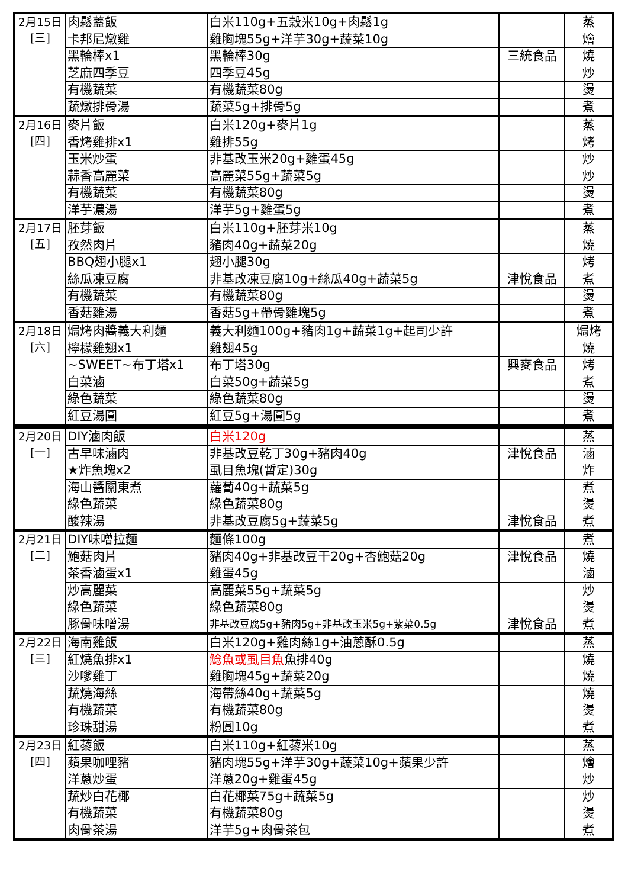| 2月15日 [三] | 肉鬆蓋飯 | 白米110g+五穀米10g+肉鬆1g | | 蒸 |
| | 卡邦尼燉雞 | 雞胸塊55g+洋芋30g+蔬菜10g | | 燴 |
| | 黑輪棒x1 | 黑輪棒30g | 三統食品 | 燒 |
| | 芝麻四季豆 | 四季豆45g | | 炒 |
| | 有機蔬菜 | 有機蔬菜80g | | 燙 |
| | 蔬燉排骨湯 | 蔬菜5g+排骨5g | | 煮 |
| 2月16日 [四] | 麥片飯 | 白米120g+麥片1g | | 蒸 |
| | 香烤雞排x1 | 雞排55g | | 烤 |
| | 玉米炒蛋 | 非基改玉米20g+雞蛋45g | | 炒 |
| | 蒜香高麗菜 | 高麗菜55g+蔬菜5g | | 炒 |
| | 有機蔬菜 | 有機蔬菜80g | | 燙 |
| | 洋芋濃湯 | 洋芋5g+雞蛋5g | | 煮 |
| 2月17日 [五] | 胚芽飯 | 白米110g+胚芽米10g | | 蒸 |
| | 孜然肉片 | 豬肉40g+蔬菜20g | | 燒 |
| | BBQ翅小腿x1 | 翅小腿30g | | 烤 |
| | 絲瓜凍豆腐 | 非基改凍豆腐10g+絲瓜40g+蔬菜5g | 津悅食品 | 煮 |
| | 有機蔬菜 | 有機蔬菜80g | | 燙 |
| | 香菇雞湯 | 香菇5g+帶骨雞塊5g | | 煮 |
| 2月18日 [六] | 焗烤肉醬義大利麵 | 義大利麵100g+豬肉1g+蔬菜1g+起司少許 | | 焗烤 |
| | 檸檬雞翅x1 | 雞翅45g | | 燒 |
| | ~SWEET~布丁塔x1 | 布丁塔30g | 興麥食品 | 烤 |
| | 白菜滷 | 白菜50g+蔬菜5g | | 煮 |
| | 綠色蔬菜 | 綠色蔬菜80g | | 燙 |
| | 紅豆湯圓 | 紅豆5g+湯圓5g | | 煮 |
| 2月20日 [一] | DIY滷肉飯 | 白米120g | | 蒸 |
| | 古早味滷肉 | 非基改豆乾丁30g+豬肉40g | 津悅食品 | 滷 |
| | ★炸魚塊x2 | 虱目魚塊(暫定)30g | | 炸 |
| | 海山醬關東煮 | 蘿蔔40g+蔬菜5g | | 煮 |
| | 綠色蔬菜 | 綠色蔬菜80g | | 燙 |
| | 酸辣湯 | 非基改豆腐5g+蔬菜5g | 津悅食品 | 煮 |
| 2月21日 [二] | DIY味噌拉麵 | 麵條100g | | 煮 |
| | 鮑菇肉片 | 豬肉40g+非基改豆干20g+杏鮑菇20g | 津悅食品 | 燒 |
| | 茶香滷蛋x1 | 雞蛋45g | | 滷 |
| | 炒高麗菜 | 高麗菜55g+蔬菜5g | | 炒 |
| | 綠色蔬菜 | 綠色蔬菜80g | | 燙 |
| | 豚骨味噌湯 | 非基改豆腐5g+豬肉5g+非基改玉米5g+紫菜0.5g | 津悅食品 | 煮 |
| 2月22日 [三] | 海南雞飯 | 白米120g+雞肉絲1g+油蔥酥0.5g | | 蒸 |
| | 紅燒魚排x1 | 鯰魚或虱目魚 魚排40g | | 燒 |
| | 沙嗲雞丁 | 雞胸塊45g+蔬菜20g | | 燒 |
| | 蔬燒海絲 | 海帶絲40g+蔬菜5g | | 燒 |
| | 有機蔬菜 | 有機蔬菜80g | | 燙 |
| | 珍珠甜湯 | 粉圓10g | | 煮 |
| 2月23日 [四] | 紅藜飯 | 白米110g+紅藜米10g | | 蒸 |
| | 蘋果咖哩豬 | 豬肉塊55g+洋芋30g+蔬菜10g+蘋果少許 | | 燴 |
| | 洋蔥炒蛋 | 洋蔥20g+雞蛋45g | | 炒 |
| | 蔬炒白花椰 | 白花椰菜75g+蔬菜5g | | 炒 |
| | 有機蔬菜 | 有機蔬菜80g | | 燙 |
| | 肉骨茶湯 | 洋芋5g+肉骨茶包 | | 煮 |